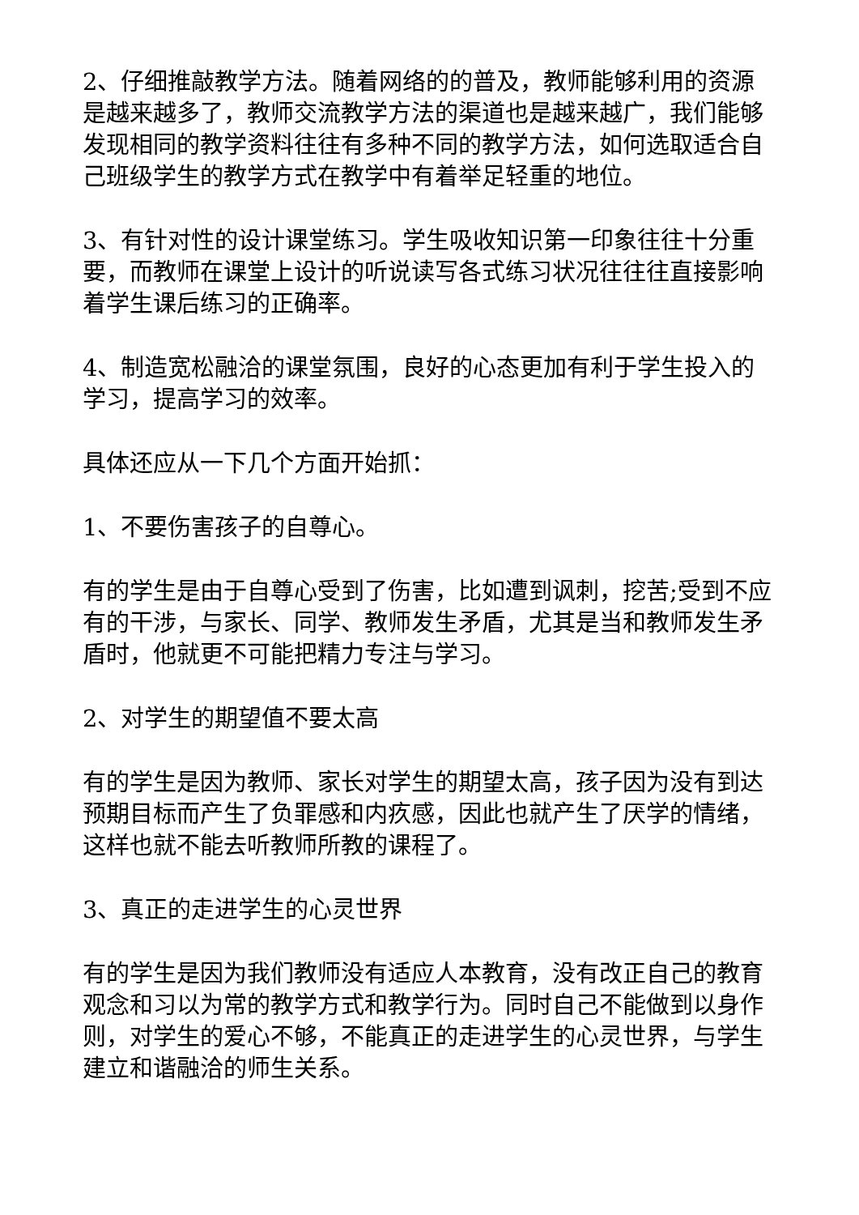2、仔细推敲教学方法。随着网络的的普及，教师能够利用的资源是越来越多了，教师交流教学方法的渠道也是越来越广，我们能够发现相同的教学资料往往有多种不同的教学方法，如何选取适合自己班级学生的教学方式在教学中有着举足轻重的地位。
3、有针对性的设计课堂练习。学生吸收知识第一印象往往十分重要，而教师在课堂上设计的听说读写各式练习状况往往往直接影响着学生课后练习的正确率。
4、制造宽松融洽的课堂氛围，良好的心态更加有利于学生投入的学习，提高学习的效率。
具体还应从一下几个方面开始抓：
1、不要伤害孩子的自尊心。
有的学生是由于自尊心受到了伤害，比如遭到讽刺，挖苦;受到不应有的干涉，与家长、同学、教师发生矛盾，尤其是当和教师发生矛盾时，他就更不可能把精力专注与学习。
2、对学生的期望值不要太高
有的学生是因为教师、家长对学生的期望太高，孩子因为没有到达预期目标而产生了负罪感和内疚感，因此也就产生了厌学的情绪，这样也就不能去听教师所教的课程了。
3、真正的走进学生的心灵世界
有的学生是因为我们教师没有适应人本教育，没有改正自己的教育观念和习以为常的教学方式和教学行为。同时自己不能做到以身作则，对学生的爱心不够，不能真正的走进学生的心灵世界，与学生建立和谐融洽的师生关系。